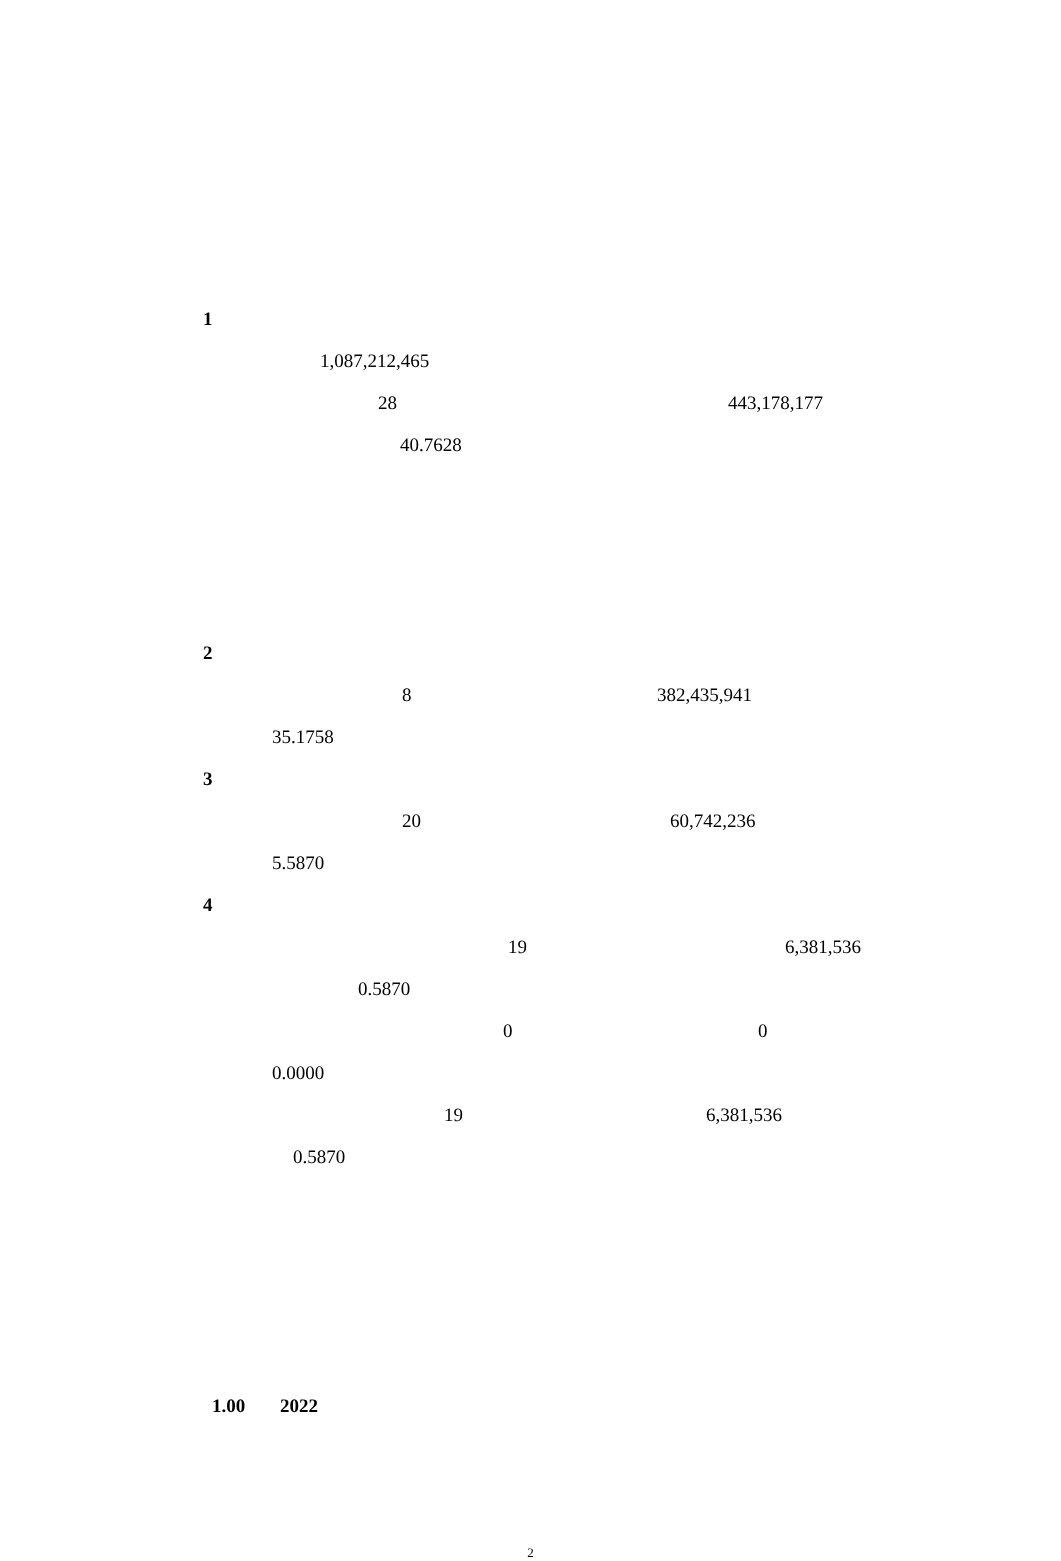1
1,087,212,465
28 443,178,177
40.7628
2
8 382,435,941
35.1758
3
20 60,742,236
5.5870
4
19 6,381,536
0.5870
0 0
0.0000
19 6,381,536
0.5870
1.00 2022
2